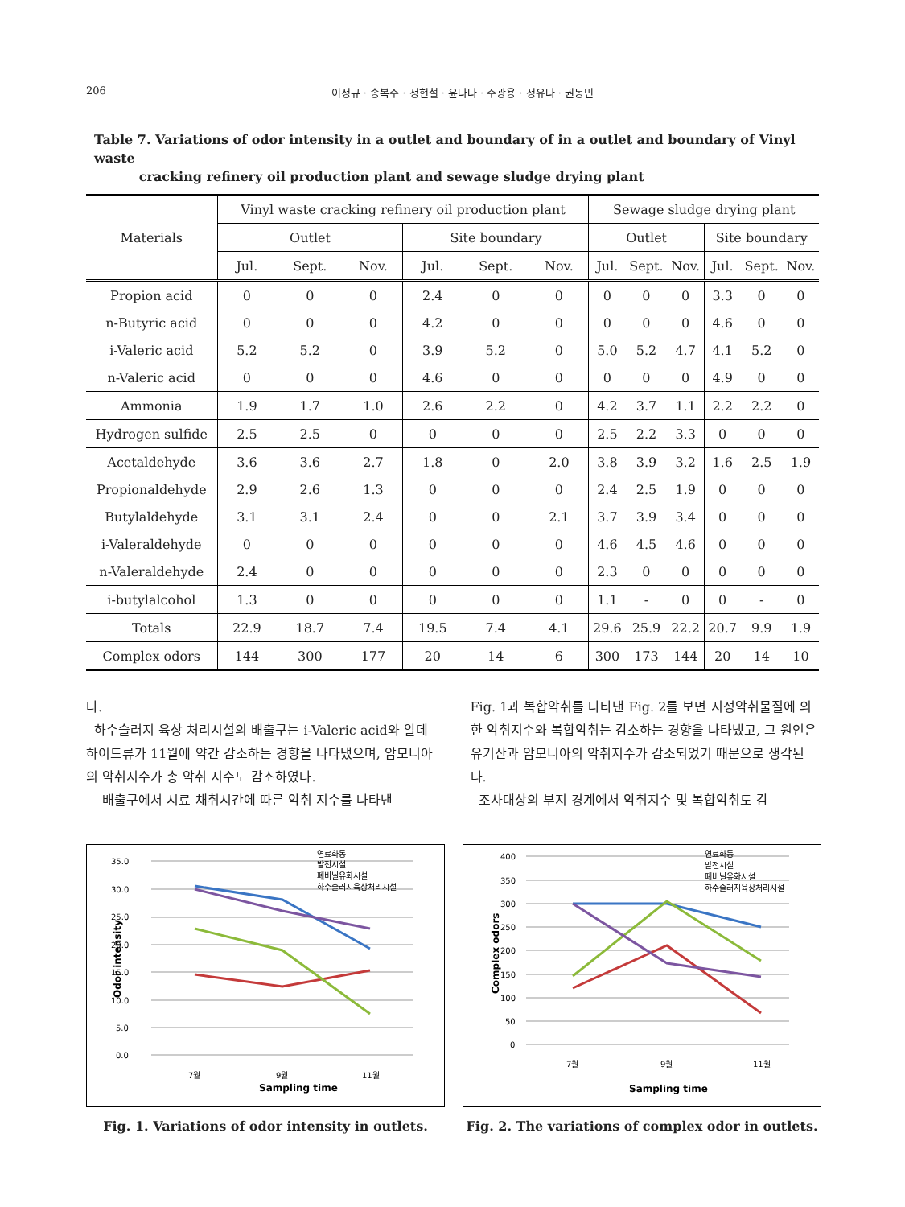206 이정규 · 송복주 · 정현철 · 윤나나 · 주광용 · 정유나 · 권동민
Table 7. Variations of odor intensity in a outlet and boundary of in a outlet and boundary of Vinyl waste
cracking refinery oil production plant and sewage sludge drying plant
| Materials | Vinyl waste cracking refinery oil production plant | | | | | | Sewage sludge drying plant | | | | | |
| --- | --- | --- | --- | --- | --- | --- | --- | --- | --- | --- | --- | --- |
| | Outlet | | | Site boundary | | | Outlet | | | Site boundary | | |
| | Jul. | Sept. | Nov. | Jul. | Sept. | Nov. | Jul. | Sept. | Nov. | Jul. | Sept. | Nov. |
| Propion acid | 0 | 0 | 0 | 2.4 | 0 | 0 | 0 | 0 | 0 | 3.3 | 0 | 0 |
| n-Butyric acid | 0 | 0 | 0 | 4.2 | 0 | 0 | 0 | 0 | 0 | 4.6 | 0 | 0 |
| i-Valeric acid | 5.2 | 5.2 | 0 | 3.9 | 5.2 | 0 | 5.0 | 5.2 | 4.7 | 4.1 | 5.2 | 0 |
| n-Valeric acid | 0 | 0 | 0 | 4.6 | 0 | 0 | 0 | 0 | 0 | 4.9 | 0 | 0 |
| Ammonia | 1.9 | 1.7 | 1.0 | 2.6 | 2.2 | 0 | 4.2 | 3.7 | 1.1 | 2.2 | 2.2 | 0 |
| Hydrogen sulfide | 2.5 | 2.5 | 0 | 0 | 0 | 0 | 2.5 | 2.2 | 3.3 | 0 | 0 | 0 |
| Acetaldehyde | 3.6 | 3.6 | 2.7 | 1.8 | 0 | 2.0 | 3.8 | 3.9 | 3.2 | 1.6 | 2.5 | 1.9 |
| Propionaldehyde | 2.9 | 2.6 | 1.3 | 0 | 0 | 0 | 2.4 | 2.5 | 1.9 | 0 | 0 | 0 |
| Butylaldehyde | 3.1 | 3.1 | 2.4 | 0 | 0 | 2.1 | 3.7 | 3.9 | 3.4 | 0 | 0 | 0 |
| i-Valeraldehyde | 0 | 0 | 0 | 0 | 0 | 0 | 4.6 | 4.5 | 4.6 | 0 | 0 | 0 |
| n-Valeraldehyde | 2.4 | 0 | 0 | 0 | 0 | 0 | 2.3 | 0 | 0 | 0 | 0 | 0 |
| i-butylalcohol | 1.3 | 0 | 0 | 0 | 0 | 0 | 1.1 | - | 0 | 0 | - | 0 |
| Totals | 22.9 | 18.7 | 7.4 | 19.5 | 7.4 | 4.1 | 29.6 | 25.9 | 22.2 | 20.7 | 9.9 | 1.9 |
| Complex odors | 144 | 300 | 177 | 20 | 14 | 6 | 300 | 173 | 144 | 20 | 14 | 10 |
다.
하수슬러지 육상 처리시설의 배출구는 i-Valeric acid와 알데하이드류가 11월에 약간 감소하는 경향을 나타냈으며, 암모니아의 악취지수가 총 악취 지수도 감소하였다.
배출구에서 시료 채취시간에 따른 악취 지수를 나타낸
Fig. 1과 복합악취를 나타낸 Fig. 2를 보면 지정악취물질에 의한 악취지수와 복합악취는 감소하는 경향을 나타냈고, 그 원인은 유기산과 암모니아의 악취지수가 감소되었기 때문으로 생각된다.
조사대상의 부지 경계에서 악취지수 및 복합악취도 감
35.0
30.0
25.0
20.0
15.0
10.0
5.0
0.0
연료화동
발전시설
폐비닐유화시설
하수슬러지육상처리시설
7월
9월
11월
Sampling time
Odor intensity
Fig. 1. Variations of odor intensity in outlets.
400
350
300
250
200
150
100
50
0
연료화동
발전시설
폐비닐유화시설
하수슬러지육상처리시설
7월
9월
11월
Sampling time
Complex odors
Fig. 2. The variations of complex odor in outlets.